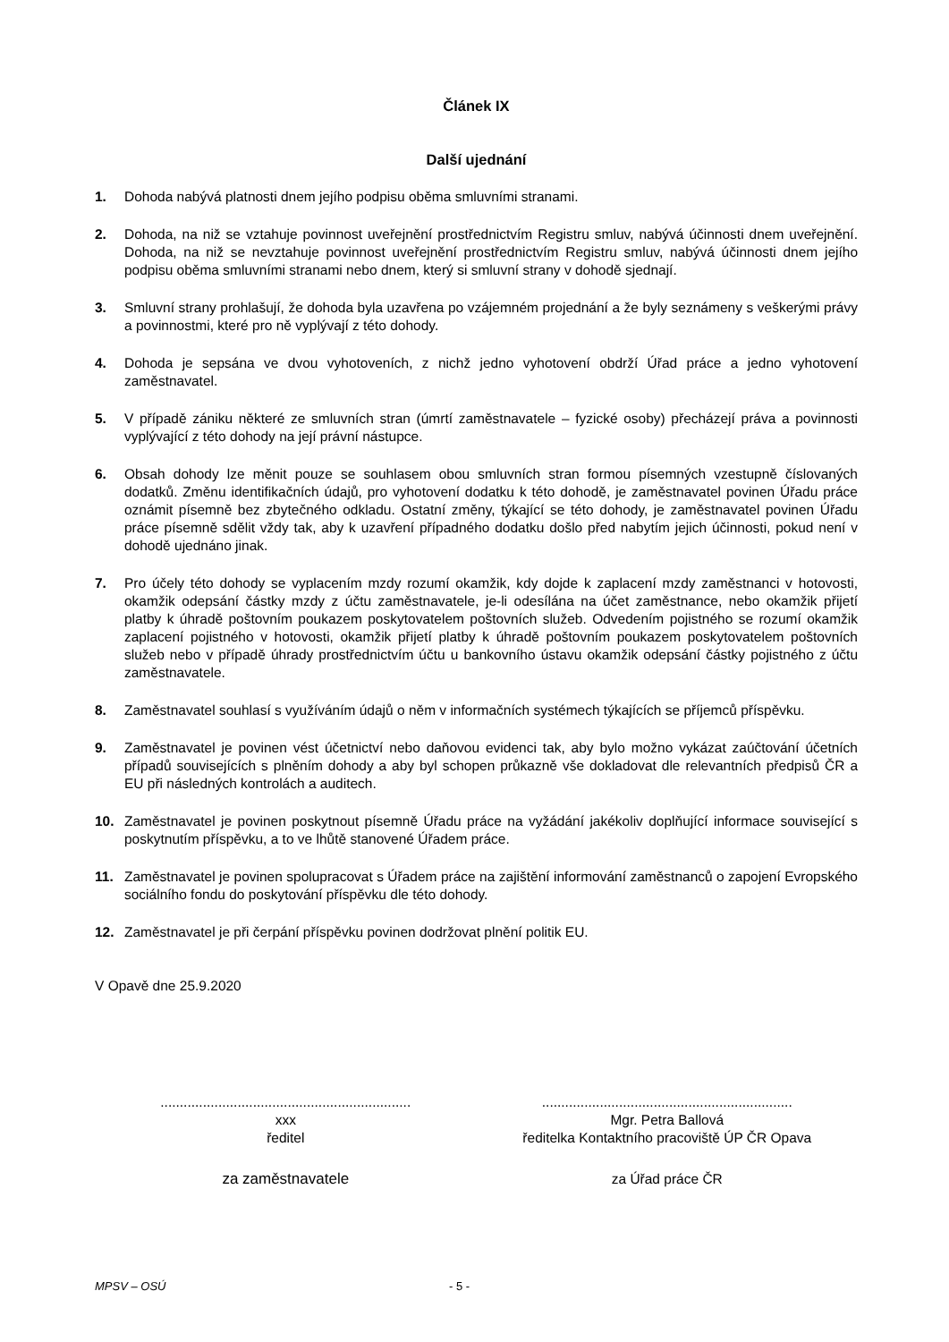Článek IX
Další ujednání
1. Dohoda nabývá platnosti dnem jejího podpisu oběma smluvními stranami.
2. Dohoda, na niž se vztahuje povinnost uveřejnění prostřednictvím Registru smluv, nabývá účinnosti dnem uveřejnění. Dohoda, na niž se nevztahuje povinnost uveřejnění prostřednictvím Registru smluv, nabývá účinnosti dnem jejího podpisu oběma smluvními stranami nebo dnem, který si smluvní strany v dohodě sjednají.
3. Smluvní strany prohlašují, že dohoda byla uzavřena po vzájemném projednání a že byly seznámeny s veškerými právy a povinnostmi, které pro ně vyplývají z této dohody.
4. Dohoda je sepsána ve dvou vyhotoveních, z nichž jedno vyhotovení obdrží Úřad práce a jedno vyhotovení zaměstnavatel.
5. V případě zániku některé ze smluvních stran (úmrtí zaměstnavatele – fyzické osoby) přecházejí práva a povinnosti vyplývající z této dohody na její právní nástupce.
6. Obsah dohody lze měnit pouze se souhlasem obou smluvních stran formou písemných vzestupně číslovaných dodatků. Změnu identifikačních údajů, pro vyhotovení dodatku k této dohodě, je zaměstnavatel povinen Úřadu práce oznámit písemně bez zbytečného odkladu. Ostatní změny, týkající se této dohody, je zaměstnavatel povinen Úřadu práce písemně sdělit vždy tak, aby k uzavření případného dodatku došlo před nabytím jejich účinnosti, pokud není v dohodě ujednáno jinak.
7. Pro účely této dohody se vyplacením mzdy rozumí okamžik, kdy dojde k zaplacení mzdy zaměstnanci v hotovosti, okamžik odepsání částky mzdy z účtu zaměstnavatele, je-li odesílána na účet zaměstnance, nebo okamžik přijetí platby k úhradě poštovním poukazem poskytovatelem poštovních služeb. Odvedením pojistného se rozumí okamžik zaplacení pojistného v hotovosti, okamžik přijetí platby k úhradě poštovním poukazem poskytovatelem poštovních služeb nebo v případě úhrady prostřednictvím účtu u bankovního ústavu okamžik odepsání částky pojistného z účtu zaměstnavatele.
8. Zaměstnavatel souhlasí s využíváním údajů o něm v informačních systémech týkajících se příjemců příspěvku.
9. Zaměstnavatel je povinen vést účetnictví nebo daňovou evidenci tak, aby bylo možno vykázat zaúčtování účetních případů souvisejících s plněním dohody a aby byl schopen průkazně vše dokladovat dle relevantních předpisů ČR a EU při následných kontrolách a auditech.
10. Zaměstnavatel je povinen poskytnout písemně Úřadu práce na vyžádání jakékoliv doplňující informace související s poskytnutím příspěvku, a to ve lhůtě stanovené Úřadem práce.
11. Zaměstnavatel je povinen spolupracovat s Úřadem práce na zajištění informování zaměstnanců o zapojení Evropského sociálního fondu do poskytování příspěvku dle této dohody.
12. Zaměstnavatel je při čerpání příspěvku povinen dodržovat plnění politik EU.
V Opavě dne 25.9.2020
.................................................................
xxx
ředitel
za zaměstnavatele
.................................................................
Mgr. Petra Ballová
ředitelka Kontaktního pracoviště ÚP ČR Opava
za Úřad práce ČR
MPSV – OSÚ - 5 -